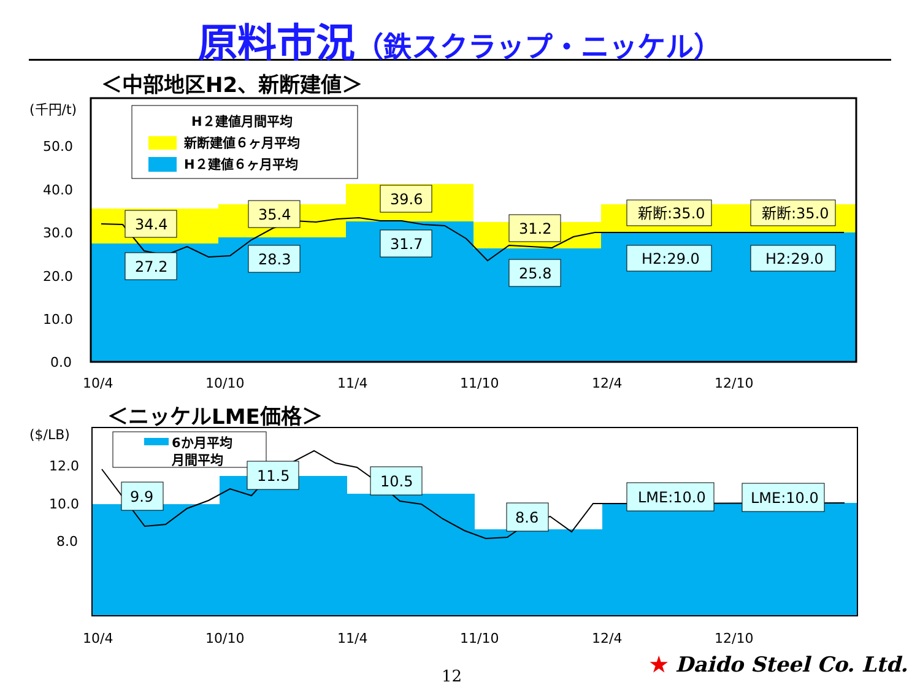原料市況（鉄スクラップ・ニッケル）
＜中部地区H2、新断建値＞
(千円/t)
50.0
40.0
30.0
20.0
10.0
0.0
10/4
10/10
11/4
11/10
12/4
12/10
H２建値月間平均
新断建値６ヶ月平均
H２建値６ヶ月平均
34.4
27.2
35.4
28.3
39.6
31.7
31.2
25.8
新断:35.0
H2:29.0
新断:35.0
H2:29.0
＜ニッケルLME価格＞
($/LB)
12.0
10.0
8.0
10/4
10/10
11/4
11/10
12/4
12/10
6か月平均
月間平均
9.9
11.5
10.5
8.6
LME:10.0
LME:10.0
12 ★ Daido Steel Co. Ltd.